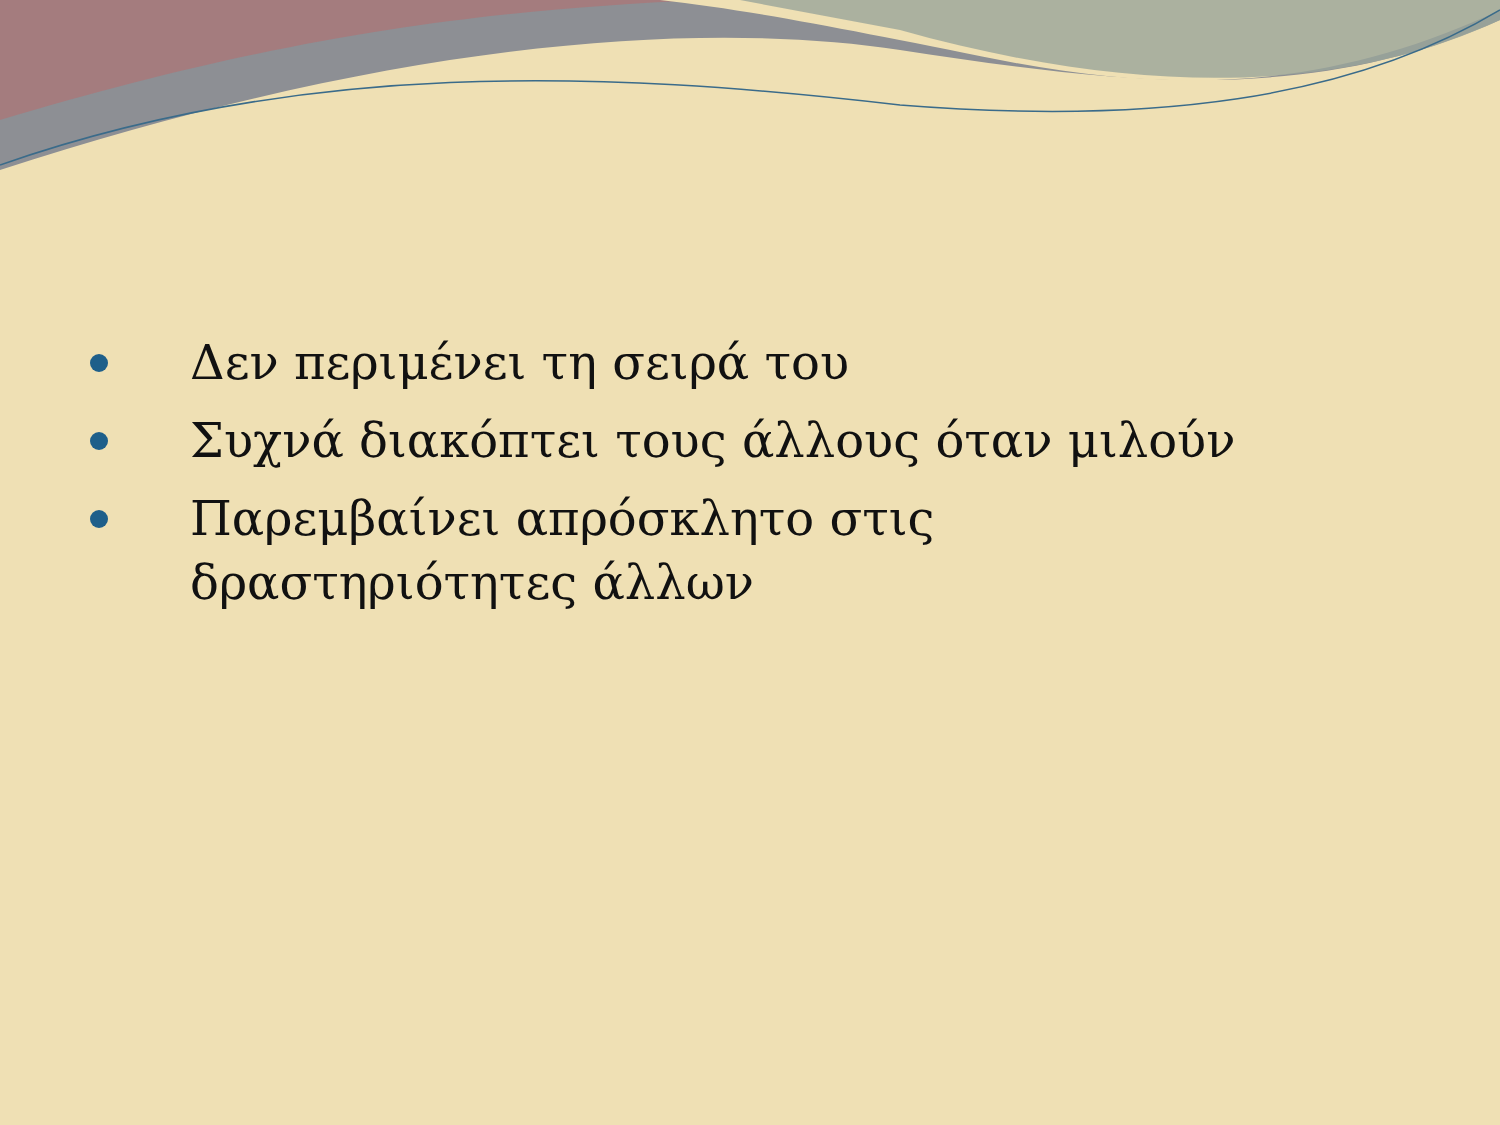Δεν περιμένει τη σειρά του
Συχνά διακόπτει τους άλλους όταν μιλούν
Παρεμβαίνει απρόσκλητο στις δραστηριότητες άλλων